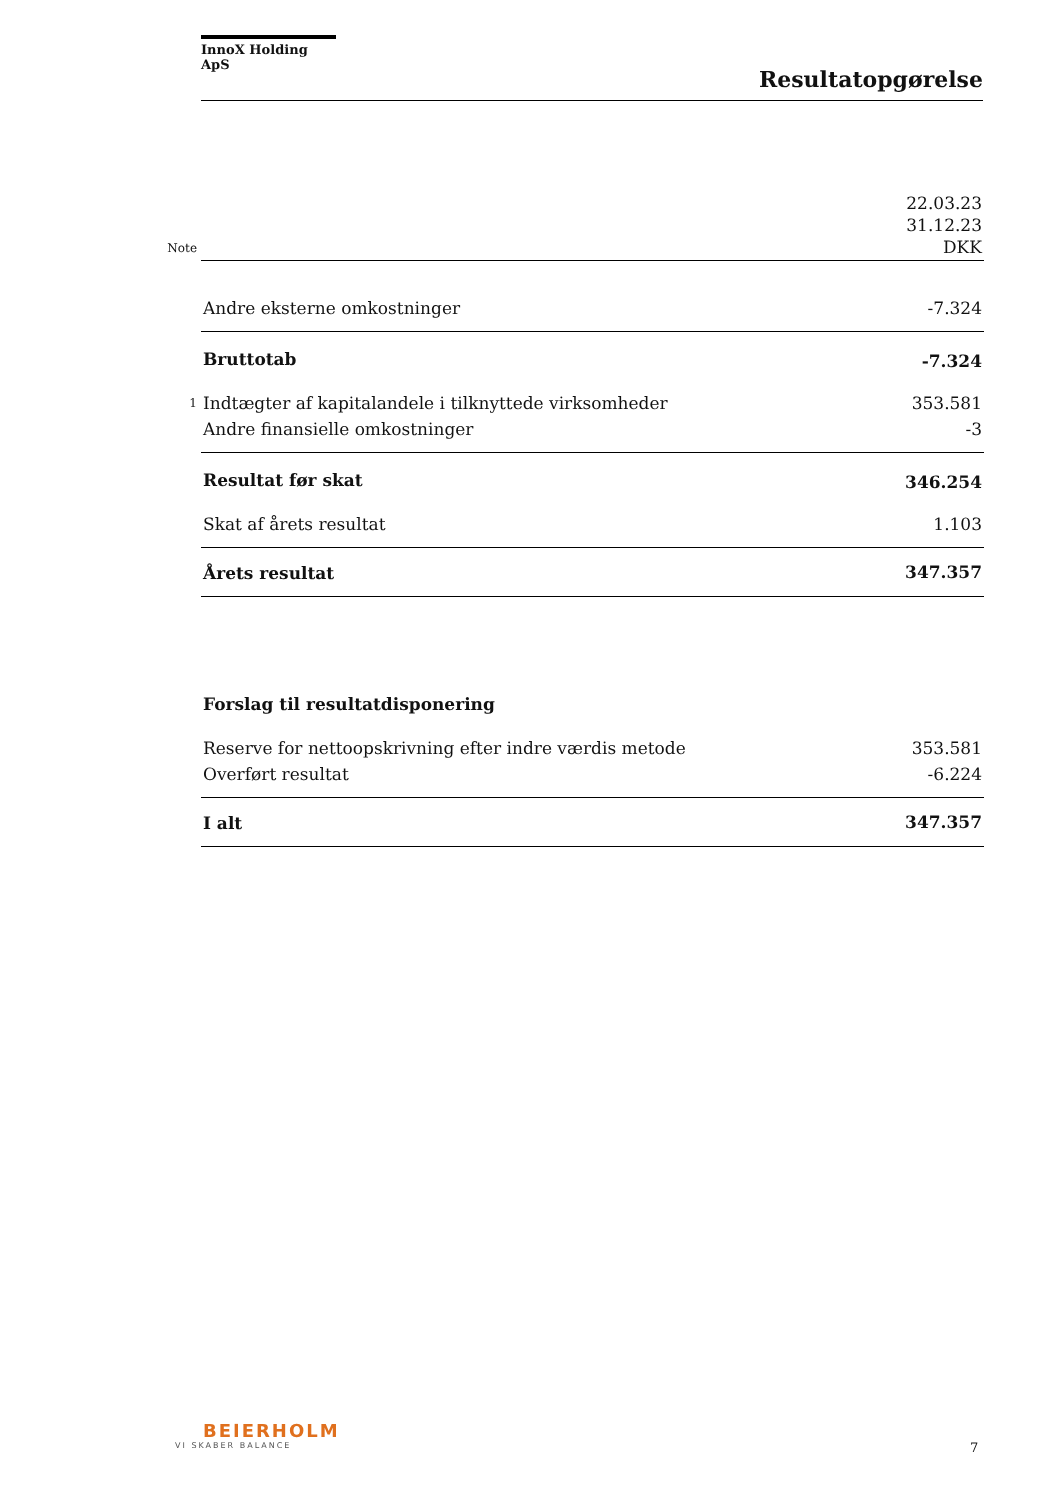InnoX Holding ApS
Resultatopgørelse
| Note | | 22.03.23 31.12.23 DKK |
| | Andre eksterne omkostninger | -7.324 |
| | Bruttotab | -7.324 |
| 1 | Indtægter af kapitalandele i tilknyttede virksomheder | 353.581 |
| | Andre finansielle omkostninger | -3 |
| | Resultat før skat | 346.254 |
| | Skat af årets resultat | 1.103 |
| | Årets resultat | 347.357 |
| | Forslag til resultatdisponering | |
| | Reserve for nettoopskrivning efter indre værdis metode | 353.581 |
| | Overført resultat | -6.224 |
| | I alt | 347.357 |
BEIERHOLM
VI SKABER BALANCE
7